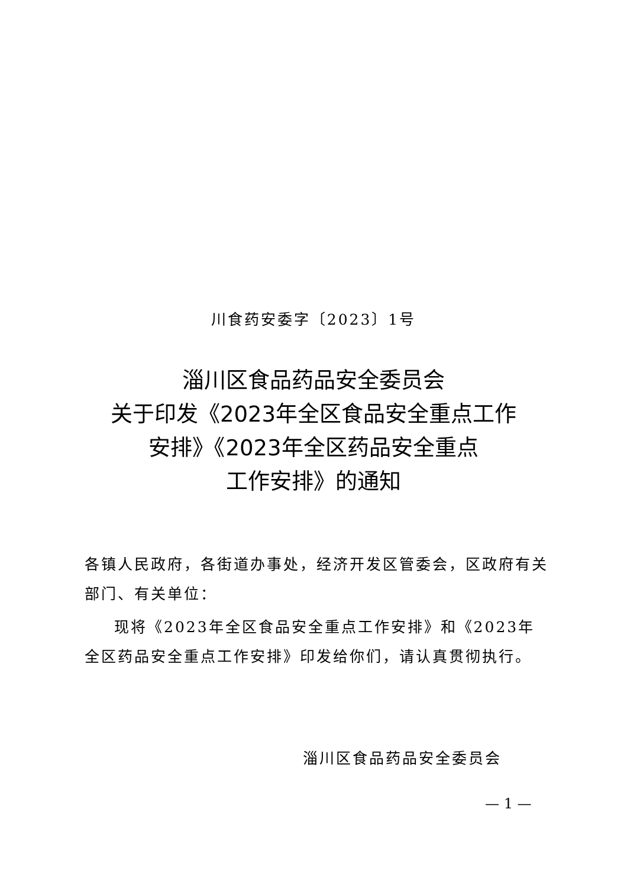川食药安委字〔2023〕1号
淄川区食品药品安全委员会
关于印发《2023年全区食品安全重点工作
安排》《2023年全区药品安全重点
工作安排》的通知
各镇人民政府，各街道办事处，经济开发区管委会，区政府有关部门、有关单位：
现将《2023年全区食品安全重点工作安排》和《2023年全区药品安全重点工作安排》印发给你们，请认真贯彻执行。
淄川区食品药品安全委员会
— 1 —